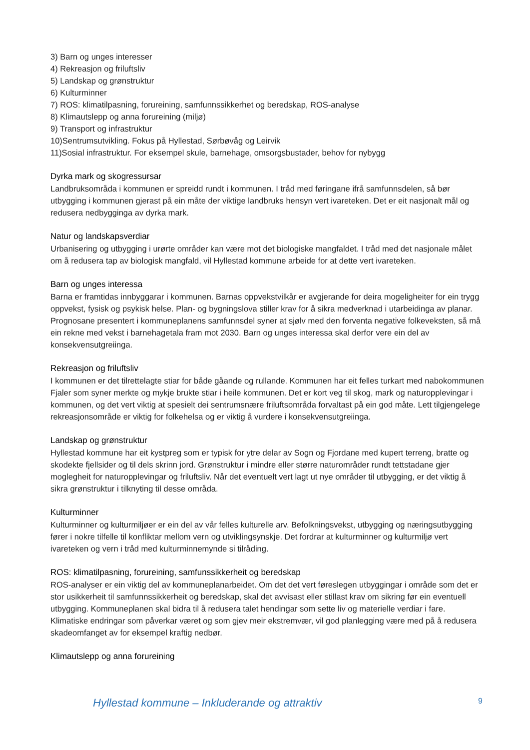3) Barn og unges interesser
4) Rekreasjon og friluftsliv
5) Landskap og grønstruktur
6) Kulturminner
7) ROS: klimatilpasning, forureining, samfunnssikkerhet og beredskap, ROS-analyse
8) Klimautslepp og anna forureining (miljø)
9) Transport og infrastruktur
10)Sentrumsutvikling. Fokus på Hyllestad, Sørbøvåg og Leirvik
11)Sosial infrastruktur. For eksempel skule, barnehage, omsorgsbustader, behov for nybygg
Dyrka mark og skogressursar
Landbruksområda i kommunen er spreidd rundt i kommunen. I tråd med føringane ifrå samfunnsdelen, så bør utbygging i kommunen gjerast på ein måte der viktige landbruks hensyn vert ivareteken. Det er eit nasjonalt mål og redusera nedbygginga av dyrka mark.
Natur og landskapsverdiar
Urbanisering og utbygging i urørte områder kan være mot det biologiske mangfaldet. I tråd med det nasjonale målet om å redusera tap av biologisk mangfald, vil Hyllestad kommune arbeide for at dette vert ivareteken.
Barn og unges interessa
Barna er framtidas innbyggarar i kommunen. Barnas oppvekstvilkår er avgjerande for deira mogeligheiter for ein trygg oppvekst, fysisk og psykisk helse. Plan- og bygningslova stiller krav for å sikra medverknad i utarbeidinga av planar. Prognosane presentert i kommuneplanens samfunnsdel syner at sjølv med den forventa negative folkeveksten, så må ein rekne med vekst i barnehagetala fram mot 2030. Barn og unges interessa skal derfor vere ein del av konsekvensutgreiinga.
Rekreasjon og friluftsliv
I kommunen er det tilrettelagte stiar for både gåande og rullande. Kommunen har eit felles turkart med nabokommunen Fjaler som syner merkte og mykje brukte stiar i heile kommunen. Det er kort veg til skog, mark og naturopplevingar i kommunen, og det vert viktig at spesielt dei sentrumsnære friluftsområda forvaltast på ein god måte. Lett tilgjengelege rekreasjonsområde er viktig for folkehelsa og er viktig å vurdere i konsekvensutgreiinga.
Landskap og grønstruktur
Hyllestad kommune har eit kystpreg som er typisk for ytre delar av Sogn og Fjordane med kupert terreng, bratte og skodekte fjellsider og til dels skrinn jord. Grønstruktur i mindre eller større naturområder rundt tettstadane gjer moglegheit for naturopplevingar og friluftsliv. Når det eventuelt vert lagt ut nye områder til utbygging, er det viktig å sikra grønstruktur i tilknyting til desse områda.
Kulturminner
Kulturminner og kulturmiljøer er ein del av vår felles kulturelle arv. Befolkningsvekst, utbygging og næringsutbygging fører i nokre tilfelle til konfliktar mellom vern og utviklingsynskje. Det fordrar at kulturminner og kulturmiljø vert ivareteken og vern i tråd med kulturminnemynde si tilråding.
ROS: klimatilpasning, forureining, samfunssikkerheit og beredskap
ROS-analyser er ein viktig del av kommuneplanarbeidet. Om det det vert føreslegen utbyggingar i område som det er stor usikkerheit til samfunnssikkerheit og beredskap, skal det avvisast eller stillast krav om sikring før ein eventuell utbygging. Kommuneplanen skal bidra til å redusera talet hendingar som sette liv og materielle verdiar i fare. Klimatiske endringar som påverkar været og som gjev meir ekstremvær, vil god planlegging være med på å redusera skadeomfanget av for eksempel kraftig nedbør.
Klimautslepp og anna forureining
Hyllestad kommune – Inkluderande og attraktiv 9